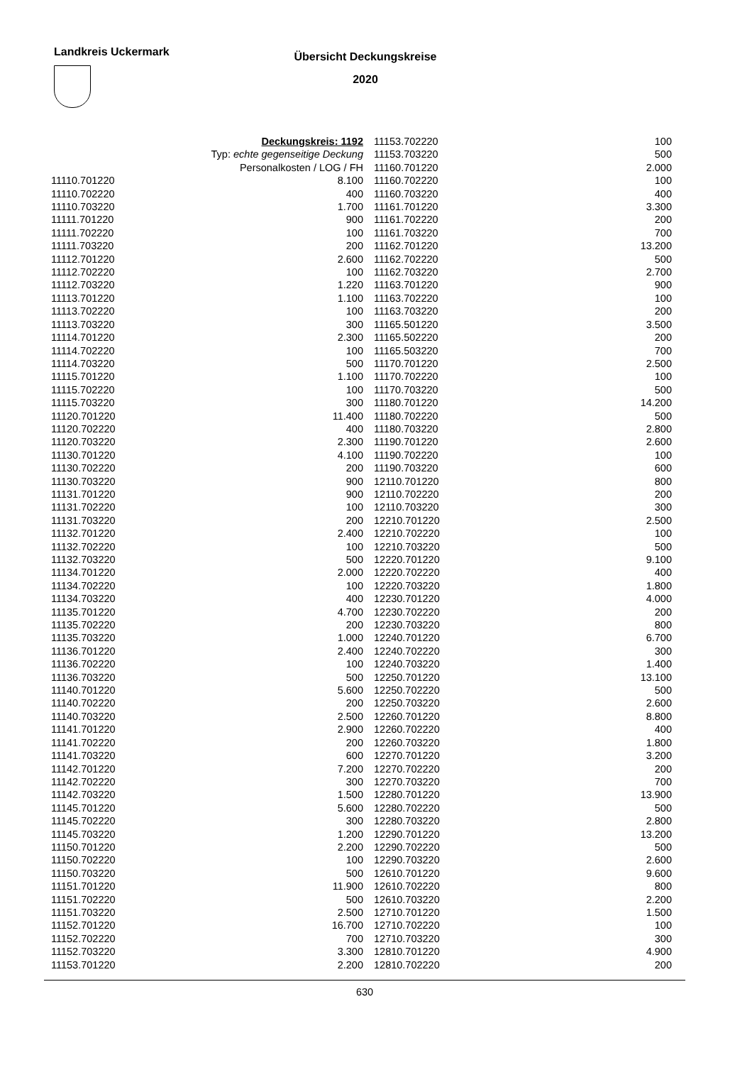Landkreis Uckermark
Übersicht Deckungskreise
2020
| Deckungskreis: 1192 | |
| Typ: echte gegenseitige Deckung | |
| Personalkosten / LOG / FH | |
| 11110.701220 | 8.100 |
| 11110.702220 | 400 |
| 11110.703220 | 1.700 |
| 11111.701220 | 900 |
| 11111.702220 | 100 |
| 11111.703220 | 200 |
| 11112.701220 | 2.600 |
| 11112.702220 | 100 |
| 11112.703220 | 1.220 |
| 11113.701220 | 1.100 |
| 11113.702220 | 100 |
| 11113.703220 | 300 |
| 11114.701220 | 2.300 |
| 11114.702220 | 100 |
| 11114.703220 | 500 |
| 11115.701220 | 1.100 |
| 11115.702220 | 100 |
| 11115.703220 | 300 |
| 11120.701220 | 11.400 |
| 11120.702220 | 400 |
| 11120.703220 | 2.300 |
| 11130.701220 | 4.100 |
| 11130.702220 | 200 |
| 11130.703220 | 900 |
| 11131.701220 | 900 |
| 11131.702220 | 100 |
| 11131.703220 | 200 |
| 11132.701220 | 2.400 |
| 11132.702220 | 100 |
| 11132.703220 | 500 |
| 11134.701220 | 2.000 |
| 11134.702220 | 100 |
| 11134.703220 | 400 |
| 11135.701220 | 4.700 |
| 11135.702220 | 200 |
| 11135.703220 | 1.000 |
| 11136.701220 | 2.400 |
| 11136.702220 | 100 |
| 11136.703220 | 500 |
| 11140.701220 | 5.600 |
| 11140.702220 | 200 |
| 11140.703220 | 2.500 |
| 11141.701220 | 2.900 |
| 11141.702220 | 200 |
| 11141.703220 | 600 |
| 11142.701220 | 7.200 |
| 11142.702220 | 300 |
| 11142.703220 | 1.500 |
| 11145.701220 | 5.600 |
| 11145.702220 | 300 |
| 11145.703220 | 1.200 |
| 11150.701220 | 2.200 |
| 11150.702220 | 100 |
| 11150.703220 | 500 |
| 11151.701220 | 11.900 |
| 11151.702220 | 500 |
| 11151.703220 | 2.500 |
| 11152.701220 | 16.700 |
| 11152.702220 | 700 |
| 11152.703220 | 3.300 |
| 11153.701220 | 2.200 |
| 11153.702220 | 100 |
| 11153.703220 | 500 |
| 11160.701220 | 2.000 |
| 11160.702220 | 100 |
| 11160.703220 | 400 |
| 11161.701220 | 3.300 |
| 11161.702220 | 200 |
| 11161.703220 | 700 |
| 11162.701220 | 13.200 |
| 11162.702220 | 500 |
| 11162.703220 | 2.700 |
| 11163.701220 | 900 |
| 11163.702220 | 100 |
| 11163.703220 | 200 |
| 11165.501220 | 3.500 |
| 11165.502220 | 200 |
| 11165.503220 | 700 |
| 11170.701220 | 2.500 |
| 11170.702220 | 100 |
| 11170.703220 | 500 |
| 11180.701220 | 14.200 |
| 11180.702220 | 500 |
| 11180.703220 | 2.800 |
| 11190.701220 | 2.600 |
| 11190.702220 | 100 |
| 11190.703220 | 600 |
| 12110.701220 | 800 |
| 12110.702220 | 200 |
| 12110.703220 | 300 |
| 12210.701220 | 2.500 |
| 12210.702220 | 100 |
| 12210.703220 | 500 |
| 12220.701220 | 9.100 |
| 12220.702220 | 400 |
| 12220.703220 | 1.800 |
| 12230.701220 | 4.000 |
| 12230.702220 | 200 |
| 12230.703220 | 800 |
| 12240.701220 | 6.700 |
| 12240.702220 | 300 |
| 12240.703220 | 1.400 |
| 12250.701220 | 13.100 |
| 12250.702220 | 500 |
| 12250.703220 | 2.600 |
| 12260.701220 | 8.800 |
| 12260.702220 | 400 |
| 12260.703220 | 1.800 |
| 12270.701220 | 3.200 |
| 12270.702220 | 200 |
| 12270.703220 | 700 |
| 12280.701220 | 13.900 |
| 12280.702220 | 500 |
| 12280.703220 | 2.800 |
| 12290.701220 | 13.200 |
| 12290.702220 | 500 |
| 12290.703220 | 2.600 |
| 12610.701220 | 9.600 |
| 12610.702220 | 800 |
| 12610.703220 | 2.200 |
| 12710.701220 | 1.500 |
| 12710.702220 | 100 |
| 12710.703220 | 300 |
| 12810.701220 | 4.900 |
| 12810.702220 | 200 |
630